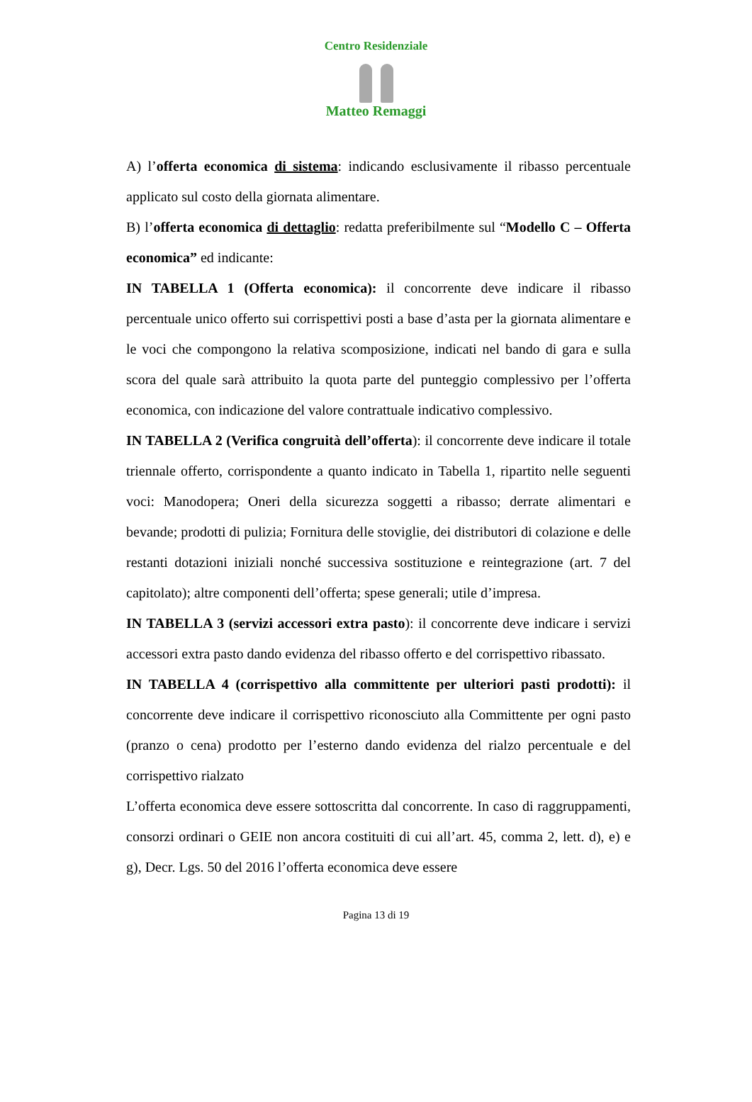Centro Residenziale
Matteo Remaggi
A) l’offerta economica di sistema: indicando esclusivamente il ribasso percentuale applicato sul costo della giornata alimentare.
B) l’offerta economica di dettaglio: redatta preferibilmente sul “Modello C – Offerta economica” ed indicante:
IN TABELLA 1 (Offerta economica): il concorrente deve indicare il ribasso percentuale unico offerto sui corrispettivi posti a base d’asta per la giornata alimentare e le voci che compongono la relativa scomposizione, indicati nel bando di gara e sulla scora del quale sarà attribuito la quota parte del punteggio complessivo per l’offerta economica, con indicazione del valore contrattuale indicativo complessivo.
IN TABELLA 2 (Verifica congruità dell’offerta): il concorrente deve indicare il totale triennale offerto, corrispondente a quanto indicato in Tabella 1, ripartito nelle seguenti voci: Manodopera; Oneri della sicurezza soggetti a ribasso; derrate alimentari e bevande; prodotti di pulizia; Fornitura delle stoviglie, dei distributori di colazione e delle restanti dotazioni iniziali nonché successiva sostituzione e reintegrazione (art. 7 del capitolato); altre componenti dell’offerta; spese generali; utile d’impresa.
IN TABELLA 3 (servizi accessori extra pasto): il concorrente deve indicare i servizi accessori extra pasto dando evidenza del ribasso offerto e del corrispettivo ribassato.
IN TABELLA 4 (corrispettivo alla committente per ulteriori pasti prodotti): il concorrente deve indicare il corrispettivo riconosciuto alla Committente per ogni pasto (pranzo o cena) prodotto per l’esterno dando evidenza del rialzo percentuale e del corrispettivo rialzato
L’offerta economica deve essere sottoscritta dal concorrente. In caso di raggruppamenti, consorzi ordinari o GEIE non ancora costituiti di cui all’art. 45, comma 2, lett. d), e) e g), Decr. Lgs. 50 del 2016 l’offerta economica deve essere
Pagina 13 di 19